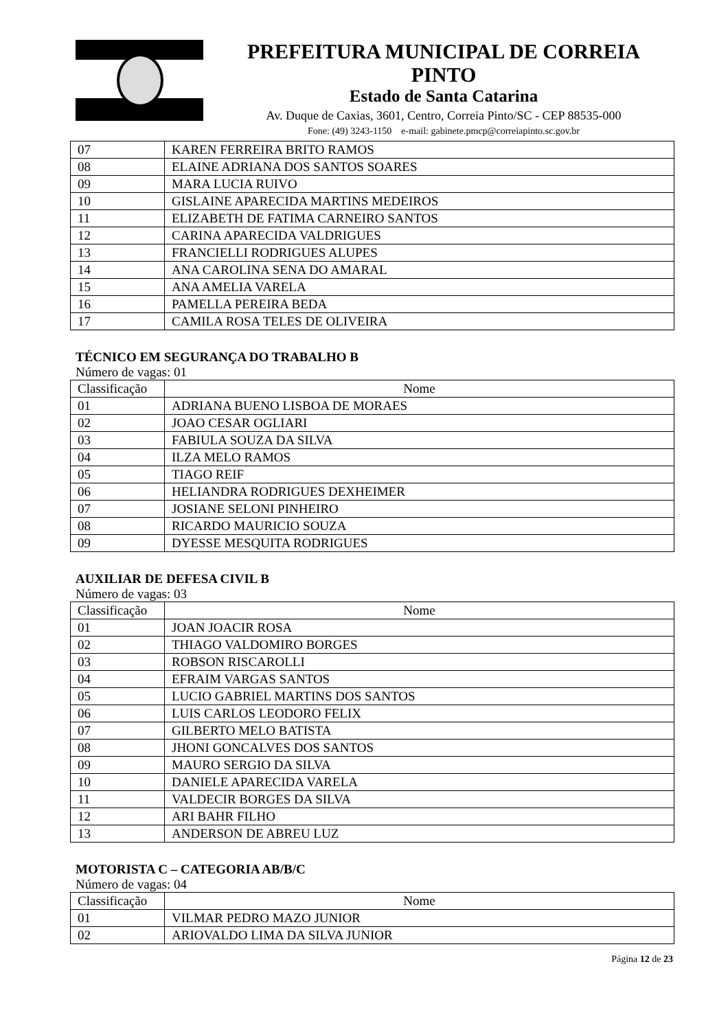PREFEITURA MUNICIPAL DE CORREIA PINTO
Estado de Santa Catarina
Av. Duque de Caxias, 3601, Centro, Correia Pinto/SC - CEP 88535-000
Fone: (49) 3243-1150 e-mail: gabinete.pmcp@correiapinto.sc.gov.br
| 07 | KAREN FERREIRA BRITO RAMOS |
| 08 | ELAINE ADRIANA DOS SANTOS SOARES |
| 09 | MARA LUCIA RUIVO |
| 10 | GISLAINE APARECIDA MARTINS MEDEIROS |
| 11 | ELIZABETH DE FATIMA CARNEIRO SANTOS |
| 12 | CARINA APARECIDA VALDRIGUES |
| 13 | FRANCIELLI RODRIGUES ALUPES |
| 14 | ANA CAROLINA SENA DO AMARAL |
| 15 | ANA AMELIA VARELA |
| 16 | PAMELLA PEREIRA BEDA |
| 17 | CAMILA ROSA TELES DE OLIVEIRA |
TÉCNICO EM SEGURANÇA DO TRABALHO B
Número de vagas: 01
| Classificação | Nome |
| 01 | ADRIANA BUENO LISBOA DE MORAES |
| 02 | JOAO CESAR OGLIARI |
| 03 | FABIULA SOUZA DA SILVA |
| 04 | ILZA MELO RAMOS |
| 05 | TIAGO REIF |
| 06 | HELIANDRA RODRIGUES DEXHEIMER |
| 07 | JOSIANE SELONI PINHEIRO |
| 08 | RICARDO MAURICIO SOUZA |
| 09 | DYESSE MESQUITA RODRIGUES |
AUXILIAR DE DEFESA CIVIL B
Número de vagas: 03
| Classificação | Nome |
| 01 | JOAN JOACIR ROSA |
| 02 | THIAGO VALDOMIRO BORGES |
| 03 | ROBSON RISCAROLLI |
| 04 | EFRAIM VARGAS SANTOS |
| 05 | LUCIO GABRIEL MARTINS DOS SANTOS |
| 06 | LUIS CARLOS LEODORO FELIX |
| 07 | GILBERTO MELO BATISTA |
| 08 | JHONI GONCALVES DOS SANTOS |
| 09 | MAURO SERGIO DA SILVA |
| 10 | DANIELE APARECIDA VARELA |
| 11 | VALDECIR BORGES DA SILVA |
| 12 | ARI BAHR FILHO |
| 13 | ANDERSON DE ABREU LUZ |
MOTORISTA C – CATEGORIA AB/B/C
Número de vagas: 04
| Classificação | Nome |
| 01 | VILMAR PEDRO MAZO JUNIOR |
| 02 | ARIOVALDO LIMA DA SILVA JUNIOR |
Página 12 de 23